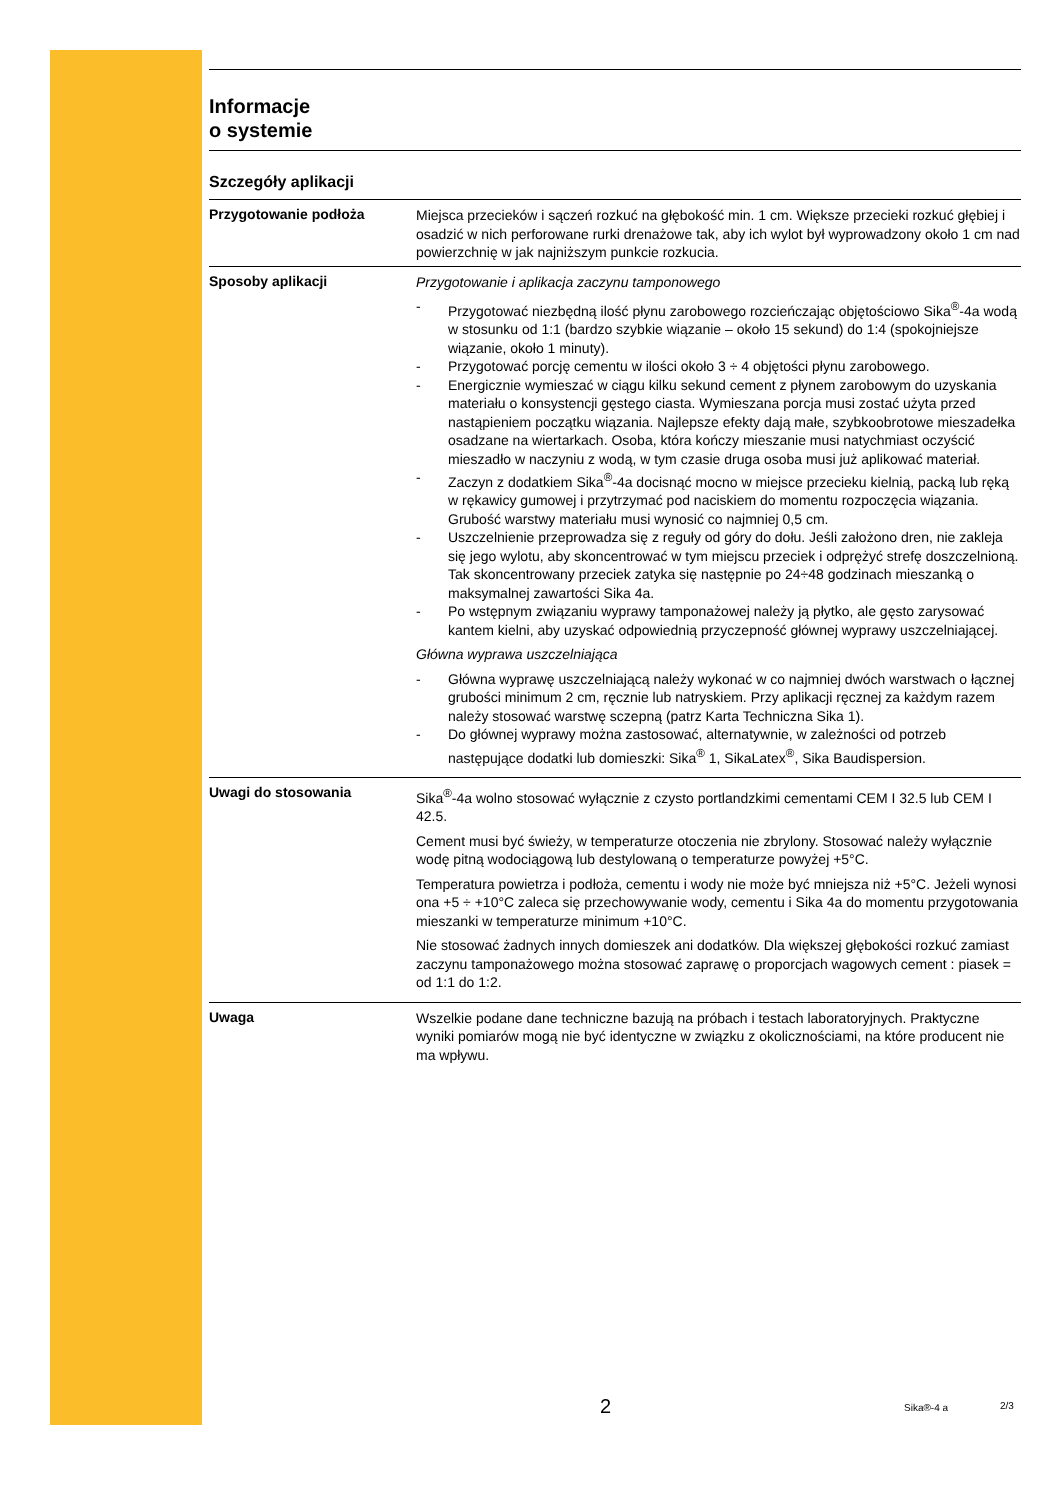Informacje
o systemie
Szczegóły aplikacji
Przygotowanie podłoża
Miejsca przecieków i sączeń rozkuć na głębokość min. 1 cm. Większe przecieki rozkuć głębiej i osadzić w nich perforowane rurki drenażowe tak, aby ich wylot był wyprowadzony około 1 cm nad powierzchnię w jak najniższym punkcie rozkucia.
Sposoby aplikacji
Przygotowanie i aplikacja zaczynu tamponowego
- Przygotować niezbędną ilość płynu zarobowego rozcieńczając objętościowo Sika<sup>®</sup>-4a wodą w stosunku od 1:1 (bardzo szybkie wiązanie – około 15 sekund) do 1:4 (spokojniejsze wiązanie, około 1 minuty).
- Przygotować porcję cementu w ilości około 3 ÷ 4 objętości płynu zarobowego.
- Energicznie wymieszać w ciągu kilku sekund cement z płynem zarobowym do uzyskania materiału o konsystencji gęstego ciasta. Wymieszana porcja musi zostać użyta przed nastąpieniem początku wiązania. Najlepsze efekty dają małe, szybkoobrotowe mieszadełka osadzane na wiertarkach. Osoba, która kończy mieszanie musi natychmiast oczyścić mieszadło w naczyniu z wodą, w tym czasie druga osoba musi już aplikować materiał.
- Zaczyn z dodatkiem Sika<sup>®</sup>-4a docisnąć mocno w miejsce przecieku kielnią, packą lub ręką w rękawicy gumowej i przytrzymać pod naciskiem do momentu rozpoczęcia wiązania. Grubość warstwy materiału musi wynosić co najmniej 0,5 cm.
- Uszczelnienie przeprowadza się z reguły od góry do dołu. Jeśli założono dren, nie zakleja się jego wylotu, aby skoncentrować w tym miejscu przeciek i odprężyć strefę doszczelnioną. Tak skoncentrowany przeciek zatyka się następnie po 24÷48 godzinach mieszanką o maksymalnej zawartości Sika 4a.
- Po wstępnym związaniu wyprawy tamponażowej należy ją płytko, ale gęsto zarysować kantem kielni, aby uzyskać odpowiednią przyczepność głównej wyprawy uszczelniającej.
Główna wyprawa uszczelniająca
- Główna wyprawę uszczelniającą należy wykonać w co najmniej dwóch warstwach o łącznej grubości minimum 2 cm, ręcznie lub natryskiem. Przy aplikacji ręcznej za każdym razem należy stosować warstwę sczepną (patrz Karta Techniczna Sika 1).
- Do głównej wyprawy można zastosować, alternatywnie, w zależności od potrzeb następujące dodatki lub domieszki: Sika<sup>®</sup> 1, SikaLatex<sup>®</sup>, Sika Baudispersion.
Uwagi do stosowania
Sika<sup>®</sup>-4a wolno stosować wyłącznie z czysto portlandzkimi cementami CEM I 32.5 lub CEM I 42.5.
Cement musi być świeży, w temperaturze otoczenia nie zbrylony. Stosować należy wyłącznie wodę pitną wodociągową lub destylowaną o temperaturze powyżej +5°C.
Temperatura powietrza i podłoża, cementu i wody nie może być mniejsza niż +5°C. Jeżeli wynosi ona +5 ÷ +10°C zaleca się przechowywanie wody, cementu i Sika 4a do momentu przygotowania mieszanki w temperaturze minimum +10°C.
Nie stosować żadnych innych domieszek ani dodatków. Dla większej głębokości rozkuć zamiast zaczynu tamponażowego można stosować zaprawę o proporcjach wagowych cement : piasek = od 1:1 do 1:2.
Uwaga
Wszelkie podane dane techniczne bazują na próbach i testach laboratoryjnych. Praktyczne wyniki pomiarów mogą nie być identyczne w związku z okolicznościami, na które producent nie ma wpływu.
2 Sika®-4 a 2/3